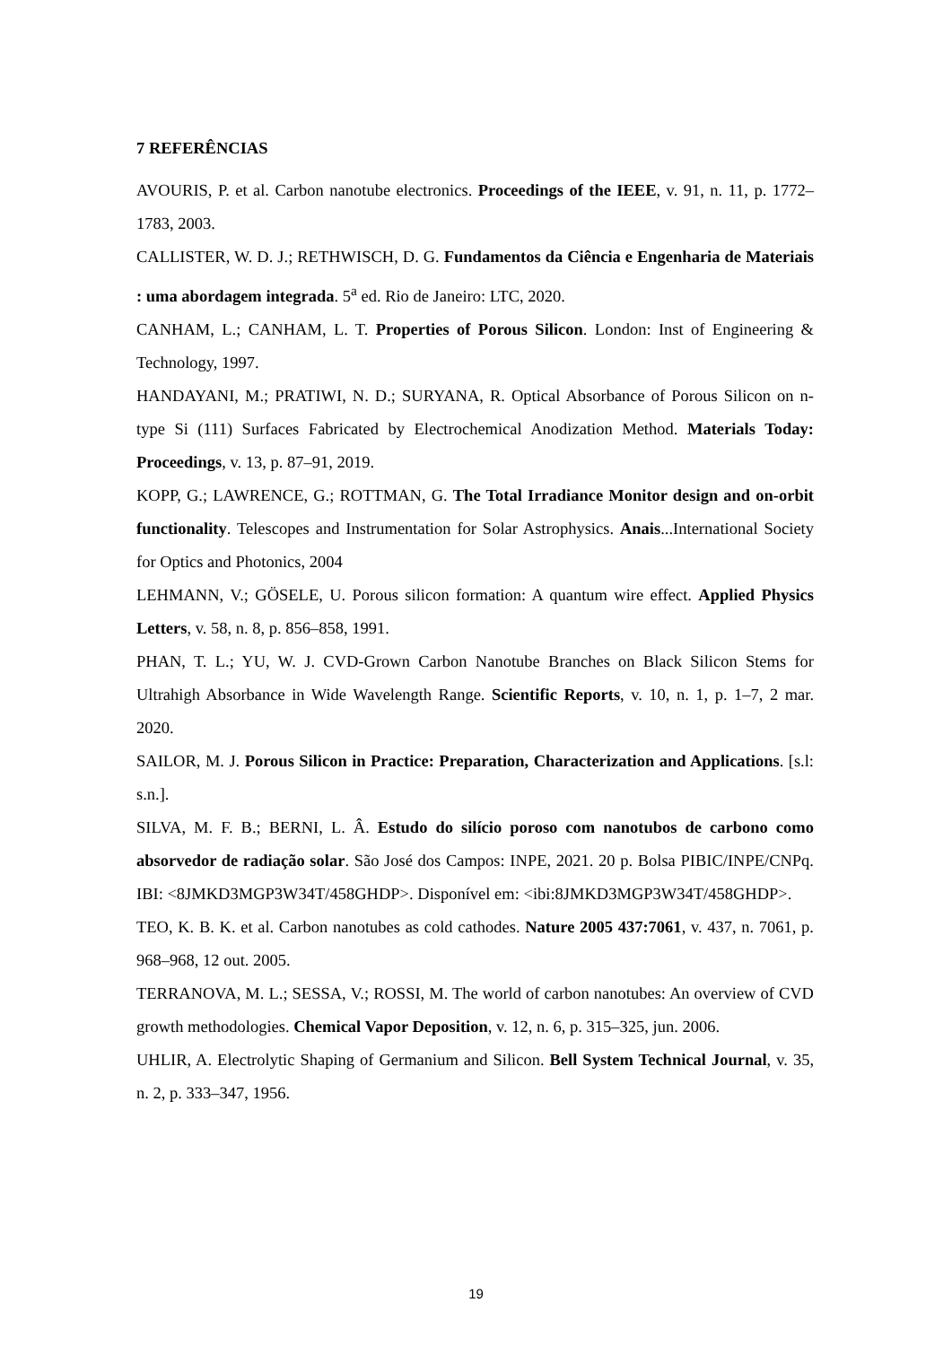7 REFERÊNCIAS
AVOURIS, P. et al. Carbon nanotube electronics. Proceedings of the IEEE, v. 91, n. 11, p. 1772–1783, 2003.
CALLISTER, W. D. J.; RETHWISCH, D. G. Fundamentos da Ciência e Engenharia de Materiais : uma abordagem integrada. 5<sup>a</sup> ed. Rio de Janeiro: LTC, 2020.
CANHAM, L.; CANHAM, L. T. Properties of Porous Silicon. London: Inst of Engineering & Technology, 1997.
HANDAYANI, M.; PRATIWI, N. D.; SURYANA, R. Optical Absorbance of Porous Silicon on n-type Si (111) Surfaces Fabricated by Electrochemical Anodization Method. Materials Today: Proceedings, v. 13, p. 87–91, 2019.
KOPP, G.; LAWRENCE, G.; ROTTMAN, G. The Total Irradiance Monitor design and on-orbit functionality. Telescopes and Instrumentation for Solar Astrophysics. Anais...International Society for Optics and Photonics, 2004
LEHMANN, V.; GÖSELE, U. Porous silicon formation: A quantum wire effect. Applied Physics Letters, v. 58, n. 8, p. 856–858, 1991.
PHAN, T. L.; YU, W. J. CVD-Grown Carbon Nanotube Branches on Black Silicon Stems for Ultrahigh Absorbance in Wide Wavelength Range. Scientific Reports, v. 10, n. 1, p. 1–7, 2 mar. 2020.
SAILOR, M. J. Porous Silicon in Practice: Preparation, Characterization and Applications. [s.l: s.n.].
SILVA, M. F. B.; BERNI, L. Â. Estudo do silício poroso com nanotubos de carbono como absorvedor de radiação solar. São José dos Campos: INPE, 2021. 20 p. Bolsa PIBIC/INPE/CNPq. IBI: <8JMKD3MGP3W34T/458GHDP>. Disponível em: <ibi:8JMKD3MGP3W34T/458GHDP>.
TEO, K. B. K. et al. Carbon nanotubes as cold cathodes. Nature 2005 437:7061, v. 437, n. 7061, p. 968–968, 12 out. 2005.
TERRANOVA, M. L.; SESSA, V.; ROSSI, M. The world of carbon nanotubes: An overview of CVD growth methodologies. Chemical Vapor Deposition, v. 12, n. 6, p. 315–325, jun. 2006.
UHLIR, A. Electrolytic Shaping of Germanium and Silicon. Bell System Technical Journal, v. 35, n. 2, p. 333–347, 1956.
19